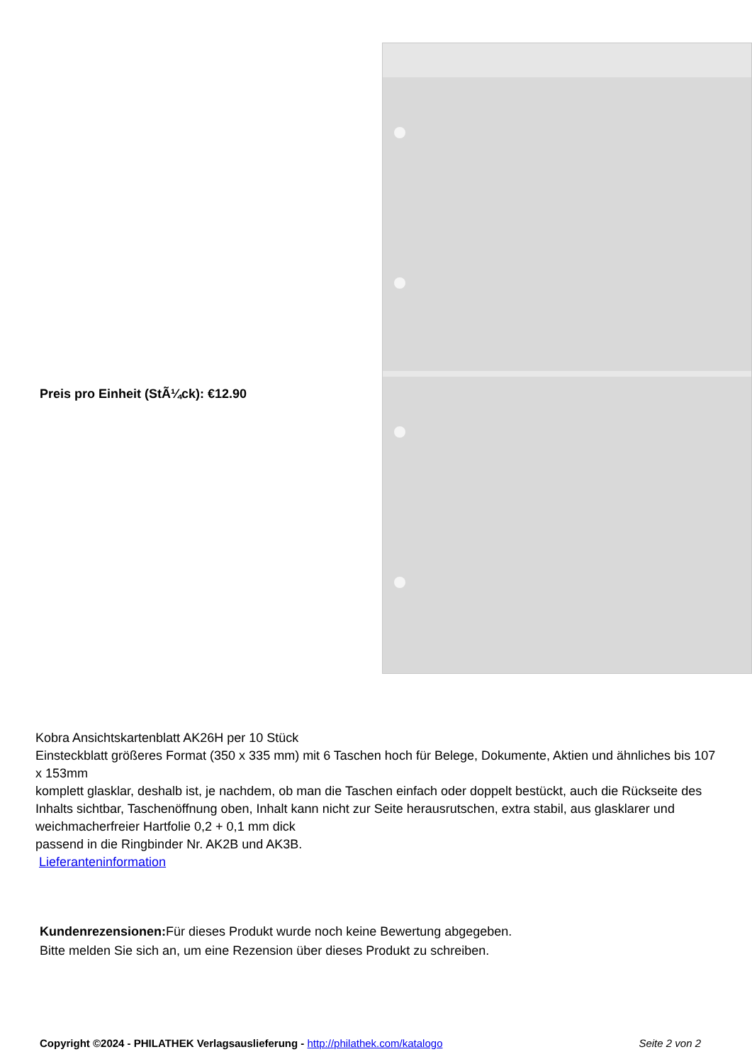Preis pro Einheit (StÃ¼ck): €12.90
Kobra Ansichtskartenblatt AK26H per 10 Stück
Einsteckblatt größeres Format (350 x 335 mm) mit 6 Taschen hoch für Belege, Dokumente, Aktien und ähnliches bis 107 x 153mm
komplett glasklar, deshalb ist, je nachdem, ob man die Taschen einfach oder doppelt bestückt, auch die Rückseite des Inhalts sichtbar, Taschenöffnung oben, Inhalt kann nicht zur Seite herausrutschen, extra stabil, aus glasklarer und weichmacherfreier Hartfolie 0,2 + 0,1 mm dick
passend in die Ringbinder Nr. AK2B und AK3B.
Lieferanteninformation
Kundenrezensionen: Für dieses Produkt wurde noch keine Bewertung abgegeben.
Bitte melden Sie sich an, um eine Rezension über dieses Produkt zu schreiben.
Copyright ©2024 - PHILATHEK Verlagsauslieferung - http://philathek.com/katalogo Seite 2 von 2